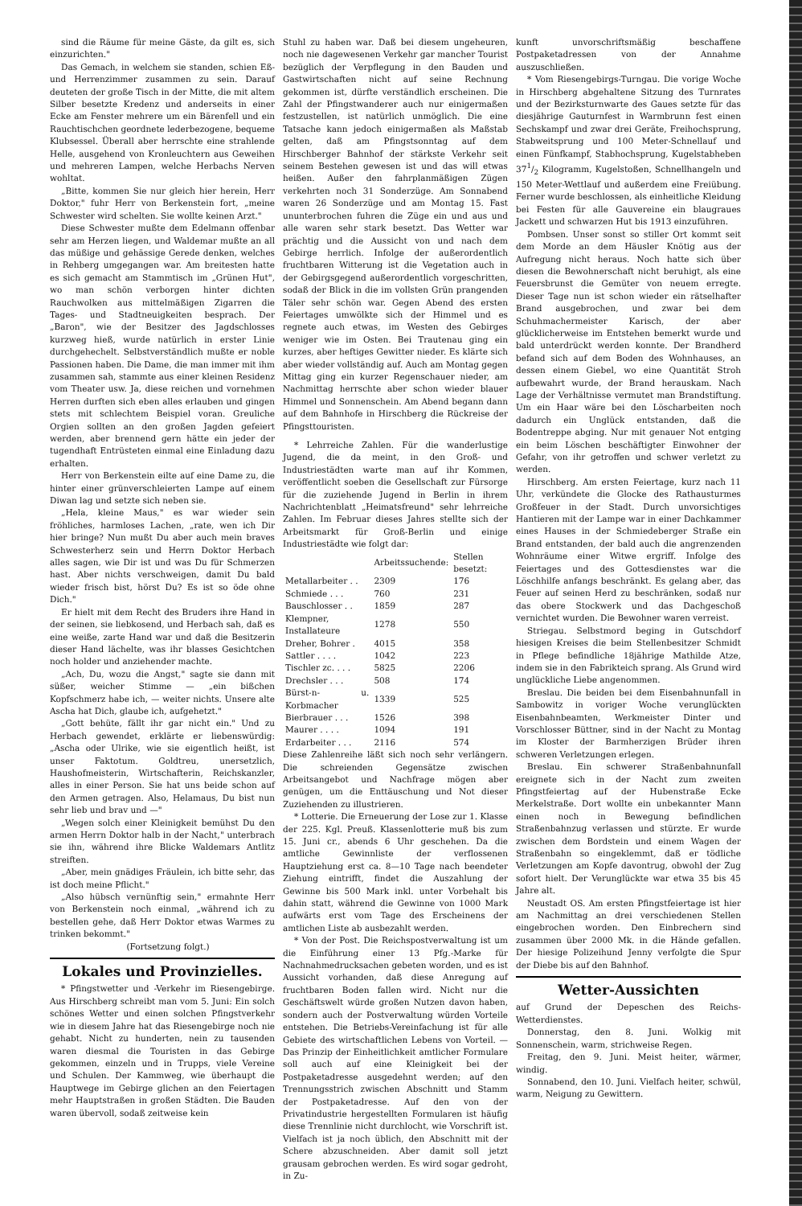sind die Räume für meine Gäste, da gilt es, sich einzurichten."
Das Gemach, in welchem sie standen, schien Eß- und Herrenzimmer zusammen zu sein. Darauf deuteten der große Tisch in der Mitte, die mit altem Silber besetzte Kredenz und anderseits in einer Ecke am Fenster mehrere um ein Bärenfell und ein Rauchtischchen geordnete lederbezogene, bequeme Klubsessel. Überall aber herrschte eine strahlende Helle, ausgehend von Kronleuchtern aus Geweihen und mehreren Lampen, welche Herbachs Nerven wohltat.
„Bitte, kommen Sie nur gleich hier herein, Herr Doktor," fuhr Herr von Berkenstein fort, „meine Schwester wird schelten. Sie wollte keinen Arzt."
Diese Schwester mußte dem Edelmann offenbar sehr am Herzen liegen, und Waldemar mußte an all das müßige und gehässige Gerede denken, welches in Rehberg umgegangen war. Am breitesten hatte es sich gemacht am Stammtisch im „Grünen Hut", wo man schön verborgen hinter dichten Rauchwolken aus mittelmäßigen Zigarren die Tages- und Stadtneuigkeiten besprach. Der „Baron", wie der Besitzer des Jagdschlosses kurzweg hieß, wurde natürlich in erster Linie durchgehechelt. Selbstverständlich mußte er noble Passionen haben. Die Dame, die man immer mit ihm zusammen sah, stammte aus einer kleinen Residenz vom Theater usw. Ja, diese reichen und vornehmen Herren durften sich eben alles erlauben und gingen stets mit schlechtem Beispiel voran. Greuliche Orgien sollten an den großen Jagden gefeiert werden, aber brennend gern hätte ein jeder der tugendhaft Entrüsteten einmal eine Einladung dazu erhalten.
Herr von Berkenstein eilte auf eine Dame zu, die hinter einer grünverschleierten Lampe auf einem Diwan lag und setzte sich neben sie.
„Hela, kleine Maus," es war wieder sein fröhliches, harmloses Lachen, „rate, wen ich Dir hier bringe? Nun mußt Du aber auch mein braves Schwesterherz sein und Herrn Doktor Herbach alles sagen, wie Dir ist und was Du für Schmerzen hast. Aber nichts verschweigen, damit Du bald wieder frisch bist, hörst Du? Es ist so öde ohne Dich."
Er hielt mit dem Recht des Bruders ihre Hand in der seinen, sie liebkosend, und Herbach sah, daß es eine weiße, zarte Hand war und daß die Besitzerin dieser Hand lächelte, was ihr blasses Gesichtchen noch holder und anziehender machte.
„Ach, Du, wozu die Angst," sagte sie dann mit süßer, weicher Stimme — „ein bißchen Kopfschmerz habe ich, — weiter nichts. Unsere alte Ascha hat Dich, glaube ich, aufgehetzt."
„Gott behüte, fällt ihr gar nicht ein." Und zu Herbach gewendet, erklärte er liebenswürdig: „Ascha oder Ulrike, wie sie eigentlich heißt, ist unser Faktotum. Goldtreu, unersetzlich, Haushofmeisterin, Wirtschafterin, Reichskanzler, alles in einer Person. Sie hat uns beide schon auf den Armen getragen. Also, Helamaus, Du bist nun sehr lieb und brav und —"
„Wegen solch einer Kleinigkeit bemühst Du den armen Herrn Doktor halb in der Nacht," unterbrach sie ihn, während ihre Blicke Waldemars Antlitz streiften.
„Aber, mein gnädiges Fräulein, ich bitte sehr, das ist doch meine Pflicht."
„Also hübsch vernünftig sein," ermahnte Herr von Berkenstein noch einmal, „während ich zu bestellen gehe, daß Herr Doktor etwas Warmes zu trinken bekommt."
(Fortsetzung folgt.)
Lokales und Provinzielles.
* Pfingstwetter und -Verkehr im Riesengebirge. Aus Hirschberg schreibt man vom 5. Juni: Ein solch schönes Wetter und einen solchen Pfingstverkehr wie in diesem Jahre hat das Riesengebirge noch nie gehabt. Nicht zu hunderten, nein zu tausenden waren diesmal die Touristen in das Gebirge gekommen, einzeln und in Trupps, viele Vereine und Schulen. Der Kammweg, wie überhaupt die Hauptwege im Gebirge glichen an den Feiertagen mehr Hauptstraßen in großen Städten. Die Bauden waren übervoll, sodaß zeitweise kein
Stuhl zu haben war. Daß bei diesem ungeheuren, noch nie dagewesenen Verkehr gar mancher Tourist bezüglich der Verpflegung in den Bauden und Gastwirtschaften nicht auf seine Rechnung gekommen ist, dürfte verständlich erscheinen. Die Zahl der Pfingstwanderer auch nur einigermaßen festzustellen, ist natürlich unmöglich. Die eine Tatsache kann jedoch einigermaßen als Maßstab gelten, daß am Pfingstsonntag auf dem Hirschberger Bahnhof der stärkste Verkehr seit seinem Bestehen gewesen ist und das will etwas heißen. Außer den fahrplanmäßigen Zügen verkehrten noch 31 Sonderzüge. Am Sonnabend waren 26 Sonderzüge und am Montag 15. Fast ununterbrochen fuhren die Züge ein und aus und alle waren sehr stark besetzt. Das Wetter war prächtig und die Aussicht von und nach dem Gebirge herrlich. Infolge der außerordentlich fruchtbaren Witterung ist die Vegetation auch in der Gebirgsgegend außerordentlich vorgeschritten, sodaß der Blick in die im vollsten Grün prangenden Täler sehr schön war. Gegen Abend des ersten Feiertages umwölkte sich der Himmel und es regnete auch etwas, im Westen des Gebirges weniger wie im Osten. Bei Trautenau ging ein kurzes, aber heftiges Gewitter nieder. Es klärte sich aber wieder vollständig auf. Auch am Montag gegen Mittag ging ein kurzer Regenschauer nieder, am Nachmittag herrschte aber schon wieder blauer Himmel und Sonnenschein. Am Abend begann dann auf dem Bahnhofe in Hirschberg die Rückreise der Pfingsttouristen.
* Lehrreiche Zahlen. Für die wanderlustige Jugend, die da meint, in den Groß- und Industriestädten warte man auf ihr Kommen, veröffentlicht soeben die Gesellschaft zur Fürsorge für die zuziehende Jugend in Berlin in ihrem Nachrichtenblatt „Heimatsfreund" sehr lehrreiche Zahlen. Im Februar dieses Jahres stellte sich der Arbeitsmarkt für Groß-Berlin und einige Industriestädte wie folgt dar:
| | Arbeitssuchende: | Stellen besetzt: |
| --- | --- | --- |
| Metallarbeiter . . | 2309 | 176 |
| Schmiede . . . | 760 | 231 |
| Bauschlosser . . | 1859 | 287 |
| Klempner, Installateure | 1278 | 550 |
| Dreher, Bohrer . | 4015 | 358 |
| Sattler . . . . | 1042 | 223 |
| Tischler zc. . . . | 5825 | 2206 |
| Drechsler . . . | 508 | 174 |
| Bürst-n- u. Korbmacher | 1339 | 525 |
| Bierbrauer . . . | 1526 | 398 |
| Maurer . . . . | 1094 | 191 |
| Erdarbeiter . . . | 2116 | 574 |
Diese Zahlenreihe läßt sich noch sehr verlängern. Die schreienden Gegensätze zwischen Arbeitsangebot und Nachfrage mögen aber genügen, um die Enttäuschung und Not dieser Zuziehenden zu illustrieren.
* Lotterie. Die Erneuerung der Lose zur 1. Klasse der 225. Kgl. Preuß. Klassenlotterie muß bis zum 15. Juni cr., abends 6 Uhr geschehen. Da die amtliche Gewinnliste der verflossenen Hauptziehung erst ca. 8—10 Tage nach beendeter Ziehung eintrifft, findet die Auszahlung der Gewinne bis 500 Mark inkl. unter Vorbehalt bis dahin statt, während die Gewinne von 1000 Mark aufwärts erst vom Tage des Erscheinens der amtlichen Liste ab ausbezahlt werden.
* Von der Post. Die Reichspostverwaltung ist um die Einführung einer 13 Pfg.-Marke für Nachnahmedrucksachen gebeten worden, und es ist Aussicht vorhanden, daß diese Anregung auf fruchtbaren Boden fallen wird. Nicht nur die Geschäftswelt würde großen Nutzen davon haben, sondern auch der Postverwaltung würden Vorteile entstehen. Die Betriebs-Vereinfachung ist für alle Gebiete des wirtschaftlichen Lebens von Vorteil. — Das Prinzip der Einheitlichkeit amtlicher Formulare soll auch auf eine Kleinigkeit bei der Postpaketadresse ausgedehnt werden; auf den Trennungsstrich zwischen Abschnitt und Stamm der Postpaketadresse. Auf den von der Privatindustrie hergestellten Formularen ist häufig diese Trennlinie nicht durchlocht, wie Vorschrift ist. Vielfach ist ja noch üblich, den Abschnitt mit der Schere abzuschneiden. Aber damit soll jetzt grausam gebrochen werden. Es wird sogar gedroht, in Zu-
kunft unvorschriftsmäßig beschaffene Postpaketadressen von der Annahme auszuschließen.
* Vom Riesengebirgs-Turngau. Die vorige Woche in Hirschberg abgehaltene Sitzung des Turnrates und der Bezirksturnwarte des Gaues setzte für das diesjährige Gauturnfest in Warmbrunn fest einen Sechskampf und zwar drei Geräte, Freihochsprung, Stabweitsprung und 100 Meter-Schnellauf und einen Fünfkampf, Stabhochsprung, Kugelstabheben 371/2 Kilogramm, Kugelstoßen, Schnellhangeln und 150 Meter-Wettlauf und außerdem eine Freiübung. Ferner wurde beschlossen, als einheitliche Kleidung bei Festen für alle Gauvereine ein blaugraues Jackett und schwarzen Hut bis 1913 einzuführen.
Pombsen. Unser sonst so stiller Ort kommt seit dem Morde an dem Häusler Knötig aus der Aufregung nicht heraus. Noch hatte sich über diesen die Bewohnerschaft nicht beruhigt, als eine Feuersbrunst die Gemüter von neuem erregte. Dieser Tage nun ist schon wieder ein rätselhafter Brand ausgebrochen, und zwar bei dem Schuhmachermeister Karisch, der aber glücklicherweise im Entstehen bemerkt wurde und bald unterdrückt werden konnte. Der Brandherd befand sich auf dem Boden des Wohnhauses, an dessen einem Giebel, wo eine Quantität Stroh aufbewahrt wurde, der Brand herauskam. Nach Lage der Verhältnisse vermutet man Brandstiftung. Um ein Haar wäre bei den Löscharbeiten noch dadurch ein Unglück entstanden, daß die Bodentreppe abging. Nur mit genauer Not entging ein beim Löschen beschäftigter Einwohner der Gefahr, von ihr getroffen und schwer verletzt zu werden.
Hirschberg. Am ersten Feiertage, kurz nach 11 Uhr, verkündete die Glocke des Rathausturmes Großfeuer in der Stadt. Durch unvorsichtiges Hantieren mit der Lampe war in einer Dachkammer eines Hauses in der Schmiedeberger Straße ein Brand entstanden, der bald auch die angrenzenden Wohnräume einer Witwe ergriff. Infolge des Feiertages und des Gottesdienstes war die Löschhilfe anfangs beschränkt. Es gelang aber, das Feuer auf seinen Herd zu beschränken, sodaß nur das obere Stockwerk und das Dachgeschoß vernichtet wurden. Die Bewohner waren verreist.
Striegau. Selbstmord beging in Gutschdorf hiesigen Kreises die beim Stellenbesitzer Schmidt in Pflege befindliche 18jährige Mathilde Atze, indem sie in den Fabrikteich sprang. Als Grund wird unglückliche Liebe angenommen.
Breslau. Die beiden bei dem Eisenbahnunfall in Sambowitz in voriger Woche verunglückten Eisenbahnbeamten, Werkmeister Dinter und Vorschlosser Büttner, sind in der Nacht zu Montag im Kloster der Barmherzigen Brüder ihren schweren Verletzungen erlegen.
Breslau. Ein schwerer Straßenbahnunfall ereignete sich in der Nacht zum zweiten Pfingstfeiertag auf der Hubenstraße Ecke Merkelstraße. Dort wollte ein unbekannter Mann einen noch in Bewegung befindlichen Straßenbahnzug verlassen und stürzte. Er wurde zwischen dem Bordstein und einem Wagen der Straßenbahn so eingeklemmt, daß er tödliche Verletzungen am Kopfe davontrug, obwohl der Zug sofort hielt. Der Verunglückte war etwa 35 bis 45 Jahre alt.
Neustadt OS. Am ersten Pfingstfeiertage ist hier am Nachmittag an drei verschiedenen Stellen eingebrochen worden. Den Einbrechern sind zusammen über 2000 Mk. in die Hände gefallen. Der hiesige Polizeihund Jenny verfolgte die Spur der Diebe bis auf den Bahnhof.
Wetter-Aussichten
auf Grund der Depeschen des Reichs-Wetterdienstes.
Donnerstag, den 8. Juni. Wolkig mit Sonnenschein, warm, strichweise Regen.
Freitag, den 9. Juni. Meist heiter, wärmer, windig.
Sonnabend, den 10. Juni. Vielfach heiter, schwül, warm, Neigung zu Gewittern.